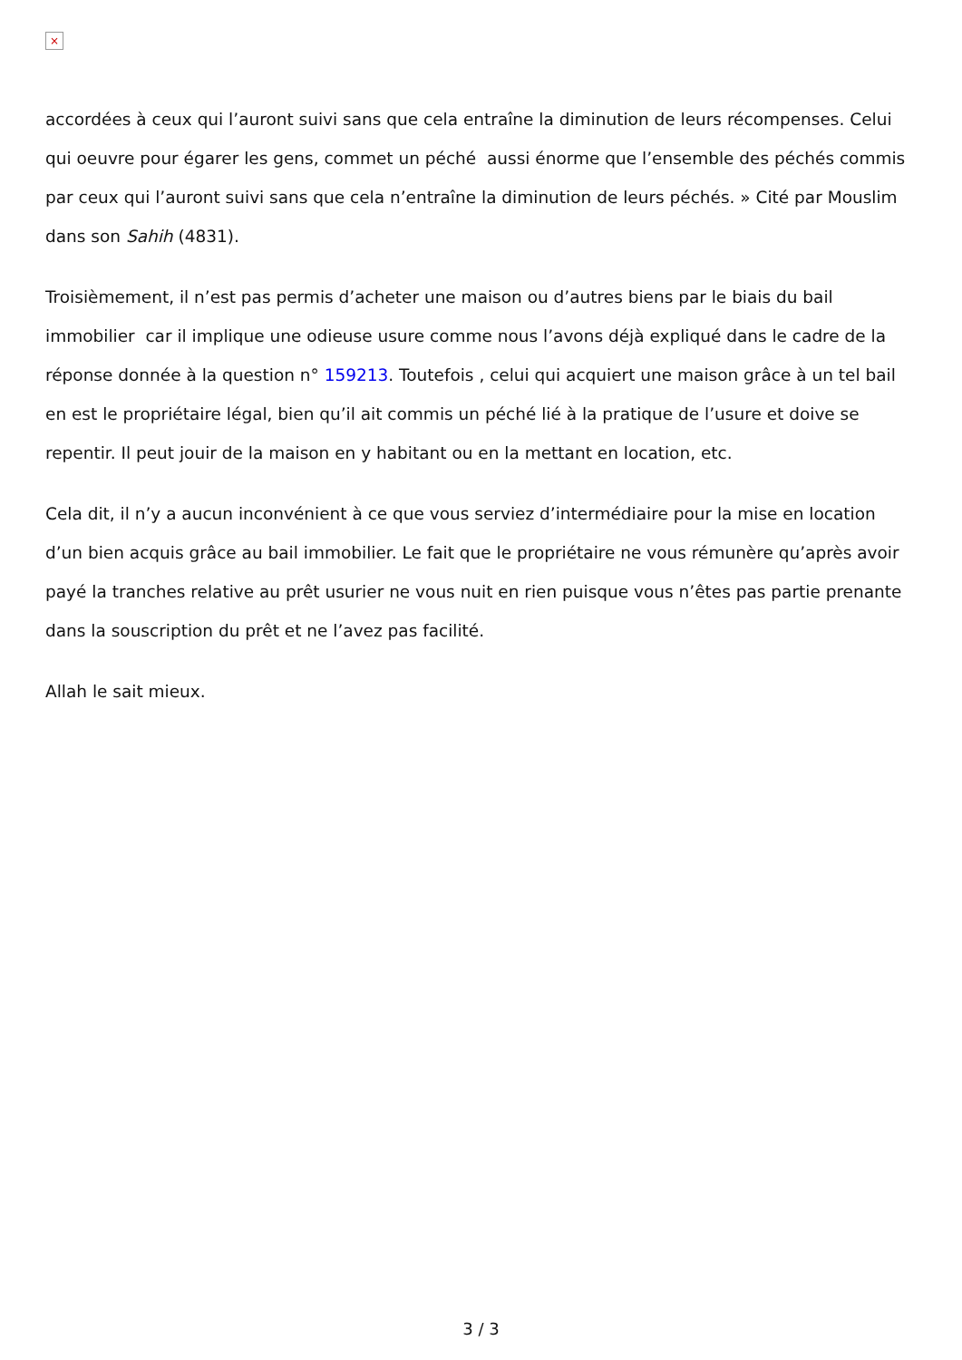×
accordées à ceux qui l’auront suivi sans que cela entraîne la diminution de leurs récompenses. Celui qui oeuvre pour égarer les gens, commet un péché aussi énorme que l’ensemble des péchés commis par ceux qui l’auront suivi sans que cela n’entraîne la diminution de leurs péchés. » Cité par Mouslim dans son Sahih (4831).
Troisièmement, il n’est pas permis d’acheter une maison ou d’autres biens par le biais du bail immobilier car il implique une odieuse usure comme nous l’avons déjà expliqué dans le cadre de la réponse donnée à la question n° 159213. Toutefois , celui qui acquiert une maison grâce à un tel bail en est le propriétaire légal, bien qu’il ait commis un péché lié à la pratique de l’usure et doive se repentir. Il peut jouir de la maison en y habitant ou en la mettant en location, etc.
Cela dit, il n’y a aucun inconvénient à ce que vous serviez d’intermédiaire pour la mise en location d’un bien acquis grâce au bail immobilier. Le fait que le propriétaire ne vous rémunère qu’après avoir payé la tranches relative au prêt usurier ne vous nuit en rien puisque vous n’êtes pas partie prenante dans la souscription du prêt et ne l’avez pas facilité.
Allah le sait mieux.
3 / 3